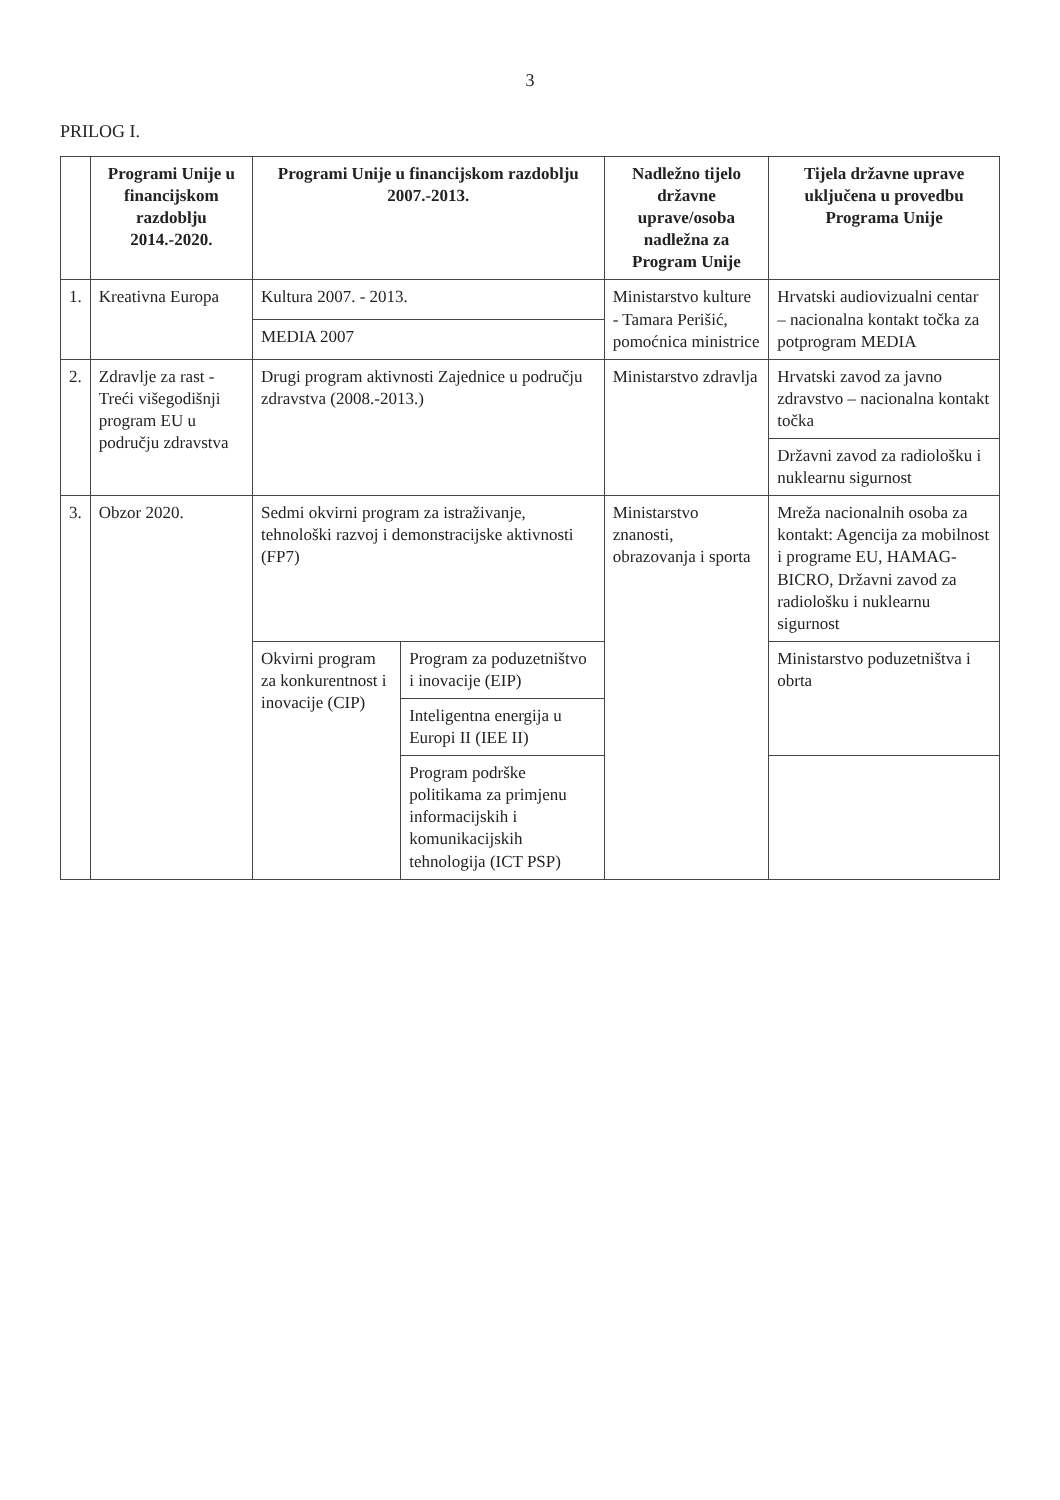3
PRILOG I.
| | Programi Unije u financijskom razdoblju 2014.-2020. | Programi Unije u financijskom razdoblju 2007.-2013. | | Nadležno tijelo državne uprave/osoba nadležna za Program Unije | Tijela državne uprave uključena u provedbu Programa Unije |
| --- | --- | --- | --- | --- | --- |
| 1. | Kreativna Europa | Kultura 2007. - 2013. | | Ministarstvo kulture - Tamara Perišić, pomoćnica ministrice | Hrvatski audiovizualni centar – nacionalna kontakt točka za potprogram MEDIA |
| | | MEDIA 2007 | | | |
| 2. | Zdravlje za rast - Treći višegodišnji program EU u području zdravstva | Drugi program aktivnosti Zajednice u području zdravstva (2008.-2013.) | | Ministarstvo zdravlja | Hrvatski zavod za javno zdravstvo – nacionalna kontakt točka |
| | | | | | Državni zavod za radiološku i nuklearnu sigurnost |
| 3. | Obzor 2020. | Sedmi okvirni program za istraživanje, tehnološki razvoj i demonstracijske aktivnosti (FP7) | | Ministarstvo znanosti, obrazovanja i sporta | Mreža nacionalnih osoba za kontakt: Agencija za mobilnost i programe EU, HAMAG-BICRO, Državni zavod za radiološku i nuklearnu sigurnost |
| | | Okvirni program za konkurentnost i inovacije (CIP) | Program za poduzetništvo i inovacije (EIP) | | Ministarstvo poduzetništva i obrta |
| | | | Inteligentna energija u Europi II (IEE II) | | |
| | | | Program podrške politikama za primjenu informacijskih i komunikacijskih tehnologija (ICT PSP) | | |